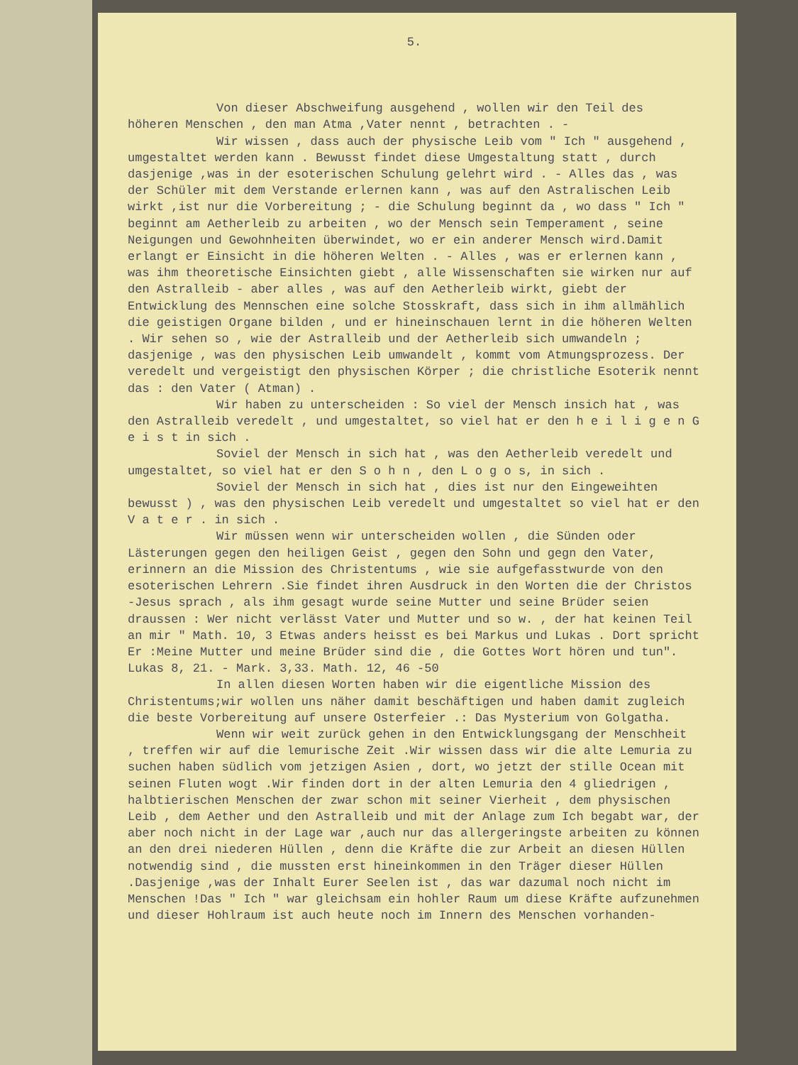5.
Von dieser Abschweifung ausgehend , wollen wir den Teil des höheren Menschen , den man Atma ,Vater nennt , betrachten . -
Wir wissen , dass auch der physische Leib vom " Ich " ausgehend , umgestaltet werden kann . Bewusst findet diese Umgestaltung statt , durch dasjenige ,was in der esoterischen Schulung gelehrt wird . - Alles das , was der Schüler mit dem Verstande erlernen kann , was auf den Astralischen Leib wirkt ,ist nur die Vorbereitung ; - die Schulung beginnt da , wo dass " Ich " beginnt am Aetherleib zu arbeiten , wo der Mensch sein Temperament , seine Neigungen und Gewohnheiten überwindet, wo er ein anderer Mensch wird.Damit erlangt er Einsicht in die höheren Welten . - Alles , was er erlernen kann , was ihm theoretische Einsichten giebt , alle Wissenschaften sie wirken nur auf den Astralleib - aber alles , was auf den Aetherleib wirkt, giebt der Entwicklung des Mennschen eine solche Stosskraft, dass sich in ihm allmählich die geistigen Organe bilden , und er hineinschauen lernt in die höheren Welten . Wir sehen so , wie der Astralleib und der Aetherleib sich umwandeln ; dasjenige , was den physischen Leib umwandelt , kommt vom Atmungsprozess. Der veredelt und vergeistigt den physischen Körper ; die christliche Esoterik nennt das : den Vater ( Atman) .
Wir haben zu unterscheiden : So viel der Mensch insich hat , was den Astralleib veredelt , und umgestaltet, so viel hat er den h e i l i g e n G e i s t in sich .
Soviel der Mensch in sich hat , was den Aetherleib veredelt und umgestaltet, so viel hat er den S o h n , den L o g o s, in sich .
Soviel der Mensch in sich hat , dies ist nur den Eingeweihten bewusst ) , was den physischen Leib veredelt und umgestaltet so viel hat er den V a t e r . in sich .
Wir müssen wenn wir unterscheiden wollen , die Sünden oder Lästerungen gegen den heiligen Geist , gegen den Sohn und gegn den Vater, erinnern an die Mission des Christentums , wie sie aufgefasstwurde von den esoterischen Lehrern .Sie findet ihren Ausdruck in den Worten die der Christos -Jesus sprach , als ihm gesagt wurde seine Mutter und seine Brüder seien draussen : Wer nicht verlässt Vater und Mutter und so w. , der hat keinen Teil an mir " Math. 10, 3 Etwas anders heisst es bei Markus und Lukas . Dort spricht Er :Meine Mutter und meine Brüder sind die , die Gottes Wort hören und tun". Lukas 8, 21. - Mark. 3,33. Math. 12, 46 -50
In allen diesen Worten haben wir die eigentliche Mission des Christentums;wir wollen uns näher damit beschäftigen und haben damit zugleich die beste Vorbereitung auf unsere Osterfeier .: Das Mysterium von Golgatha.
Wenn wir weit zurück gehen in den Entwicklungsgang der Menschheit , treffen wir auf die lemurische Zeit .Wir wissen dass wir die alte Lemuria zu suchen haben südlich vom jetzigen Asien , dort, wo jetzt der stille Ocean mit seinen Fluten wogt .Wir finden dort in der alten Lemuria den 4 gliedrigen , halbtierischen Menschen der zwar schon mit seiner Vierheit , dem physischen Leib , dem Aether und den Astralleib und mit der Anlage zum Ich begabt war, der aber noch nicht in der Lage war ,auch nur das allergeringste arbeiten zu können an den drei niederen Hüllen , denn die Kräfte die zur Arbeit an diesen Hüllen notwendig sind , die mussten erst hineinkommen in den Träger dieser Hüllen .Dasjenige ,was der Inhalt Eurer Seelen ist , das war dazumal noch nicht im Menschen !Das " Ich " war gleichsam ein hohler Raum um diese Kräfte aufzunehmen und dieser Hohlraum ist auch heute noch im Innern des Menschen vorhanden-